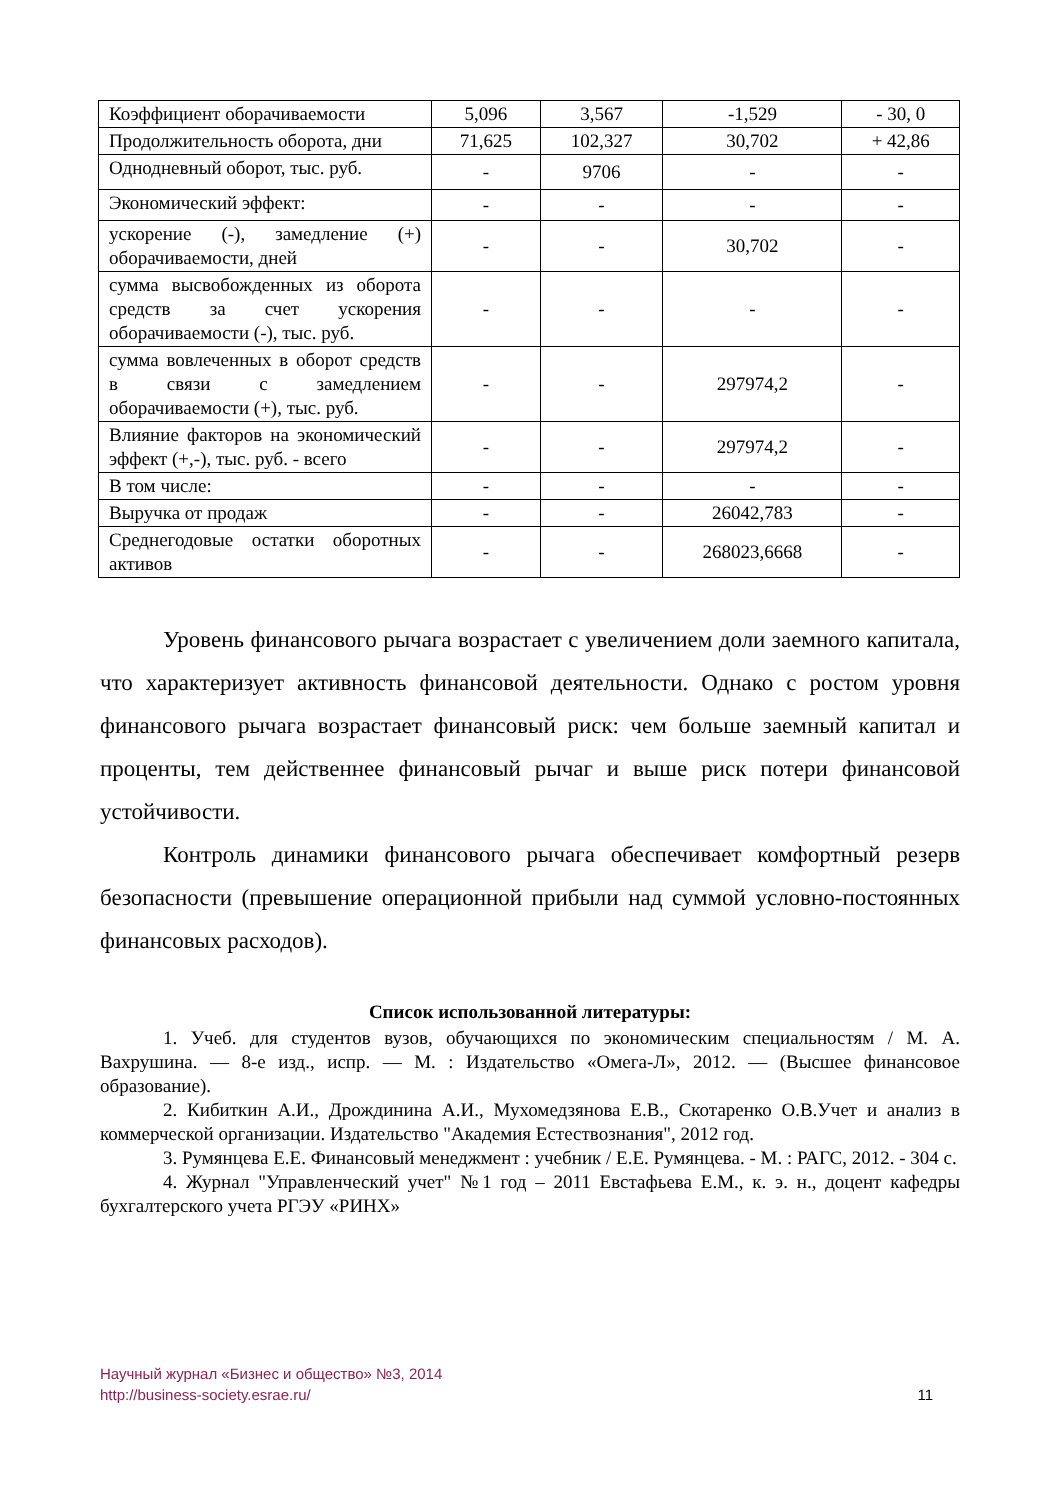| Коэффициент оборачиваемости | 5,096 | 3,567 | -1,529 | - 30, 0 |
| Продолжительность оборота, дни | 71,625 | 102,327 | 30,702 | + 42,86 |
| Однодневный оборот, тыс. руб. | - | 9706 | - | - |
| Экономический эффект: | - | - | - | - |
| ускорение (-), замедление (+) оборачиваемости, дней | - | - | 30,702 | - |
| сумма высвобожденных из оборота средств за счет ускорения оборачиваемости (-), тыс. руб. | - | - | - | - |
| сумма вовлеченных в оборот средств в связи с замедлением оборачиваемости (+), тыс. руб. | - | - | 297974,2 | - |
| Влияние факторов на экономический эффект (+,-), тыс. руб. - всего | - | - | 297974,2 | - |
| В том числе: | - | - | - | - |
| Выручка от продаж | - | - | 26042,783 | - |
| Среднегодовые остатки оборотных активов | - | - | 268023,6668 | - |
Уровень финансового рычага возрастает с увеличением доли заемного капитала, что характеризует активность финансовой деятельности. Однако с ростом уровня финансового рычага возрастает финансовый риск: чем больше заемный капитал и проценты, тем действеннее финансовый рычаг и выше риск потери финансовой устойчивости.
Контроль динамики финансового рычага обеспечивает комфортный резерв безопасности (превышение операционной прибыли над суммой условно-постоянных финансовых расходов).
Список использованной литературы:
1. Учеб. для студентов вузов, обучающихся по экономическим специальностям / М. А. Вахрушина. — 8-е изд., испр. — М. : Издательство «Омега-Л», 2012. — (Высшее финансовое образование).
2. Кибиткин А.И., Дрождинина А.И., Мухомедзянова Е.В., Скотаренко О.В.Учет и анализ в коммерческой организации. Издательство "Академия Естествознания", 2012 год.
3. Румянцева Е.Е. Финансовый менеджмент : учебник / Е.Е. Румянцева. - М. : РАГС, 2012. - 304 с.
4. Журнал "Управленческий учет" №1 год – 2011 Евстафьева Е.М., к. э. н., доцент кафедры бухгалтерского учета РГЭУ «РИНХ»
Научный журнал «Бизнес и общество» №3, 2014
http://business-society.esrae.ru/
11